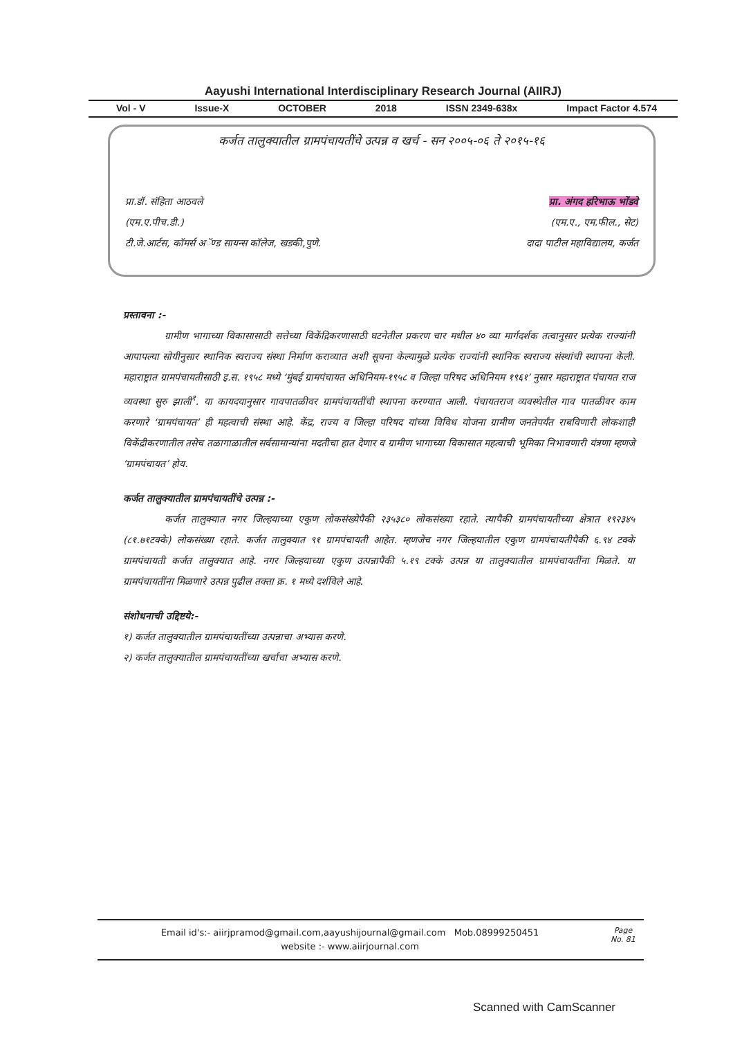Aayushi International Interdisciplinary Research Journal (AIIRJ)
Vol - V Issue-X OCTOBER 2018 ISSN 2349-638x Impact Factor 4.574
कर्जत तालुक्यातील ग्रामपंचायतींचे उत्पन्न व खर्च - सन २००५-०६ ते २०१५-१६
प्रा.डॉ. संहिता आठवले
(एम.ए.पीच.डी.)
टी.जे.आर्टस, कॉमर्स अॅण्ड सायन्स कॉलेज, खडकी,पुणे.
प्रा. अंगद हरिभाऊ भोंडवे
(एम.ए., एम.फील., सेट)
दादा पाटील महाविद्यालय, कर्जत
प्रस्तावना :-
ग्रामीण भागाच्या विकासासाठी सत्तेच्या विकेंद्रिकरणासाठी घटनेतील प्रकरण चार मधील ४० व्या मार्गदर्शक तत्वानुसार प्रत्येक राज्यांनी आपापल्या सोयीनुसार स्थानिक स्वराज्य संस्था निर्माण कराव्यात अशी सूचना केल्यामुळे प्रत्येक राज्यांनी स्थानिक स्वराज्य संस्थांची स्थापना केली. महाराष्ट्रात ग्रामपंचायतीसाठी इ.स. १९५८ मध्ये ‘मुंबई ग्रामपंचायत अधिनियम-१९५८ व जिल्हा परिषद अधिनियम १९६१’ नुसार महाराष्ट्रात पंचायत राज व्यवस्था सुरु झाली<sup>१</sup>. या कायदयानुसार गावपातळीवर ग्रामपंचायतींची स्थापना करण्यात आली. पंचायतराज व्यवस्थेतील गाव पातळीवर काम करणारे ‘ग्रामपंचायत’ ही महत्वाची संस्था आहे. केंद्र, राज्य व जिल्हा परिषद यांच्या विविध योजना ग्रामीण जनतेपर्यंत राबविणारी लोकशाही विकेंद्रीकरणातील तसेच तळागाळातील सर्वसामान्यांना मदतीचा हात देणार व ग्रामीण भागाच्या विकासात महत्वाची भूमिका निभावणारी यंत्रणा म्हणजे ‘ग्रामपंचायत’ होय.
कर्जत तालुक्यातील ग्रामपंचायतींचे उत्पन्न :-
कर्जत तालुक्यात नगर जिल्हयाच्या एकुण लोकसंख्येपैकी २३५३८० लोकसंख्या रहाते. त्यापैकी ग्रामपंचायतीच्या क्षेत्रात १९२३४५ (८१.७१टक्के) लोकसंख्या रहाते. कर्जत तालुक्यात ९१ ग्रामपंचायती आहेत. म्हणजेच नगर जिल्हयातील एकुण ग्रामपंचायतीपैकी ६.९४ टक्के ग्रामपंचायती कर्जत तालुक्यात आहे. नगर जिल्हयाच्या एकुण उत्पन्नापैकी ५.१९ टक्के उत्पन्न या तालुक्यातील ग्रामपंचायतींना मिळते. या ग्रामपंचायतींना मिळणारे उत्पन्न पुढील तक्ता क्र. १ मध्ये दर्शविले आहे.
संशोधनाची उद्दिष्टये:-
१) कर्जत तालुक्यातील ग्रामपंचायतींच्या उत्पन्नाचा अभ्यास करणे.
२) कर्जत तालुक्यातील ग्रामपंचायतींच्या खर्चाचा अभ्यास करणे.
Email id's:- aiirjpramod@gmail.com,aayushijournal@gmail.com Mob.08999250451
website :- www.aiirjournal.com
Page
No. 81
Scanned with CamScanner